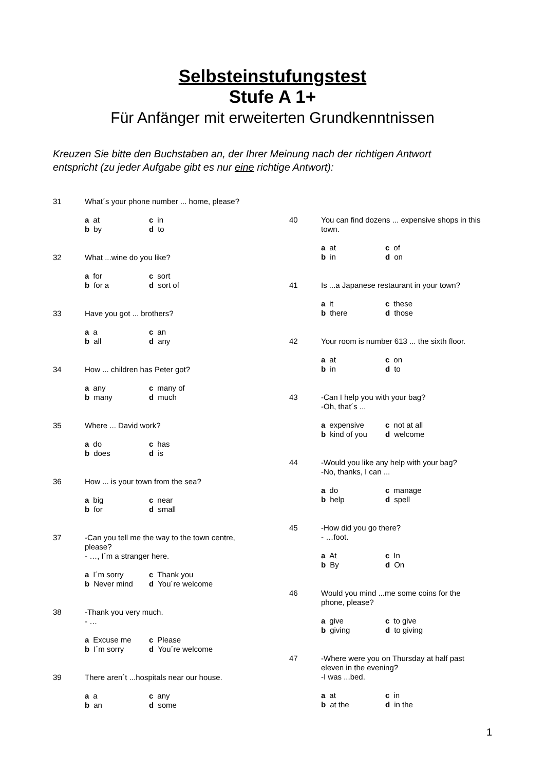Selbsteinstufungstest
Stufe A 1+
Für Anfänger mit erweiterten Grundkenntnissen
Kreuzen Sie bitte den Buchstaben an, der Ihrer Meinung nach der richtigen Antwort entspricht (zu jeder Aufgabe gibt es nur eine richtige Antwort):
31 What´s your phone number ... home, please?
a at c in b by d to
32 What ...wine do you like?
a for c sort b for a d sort of
33 Have you got ... brothers?
a a c an b all d any
34 How ... children has Peter got?
a any c many of b many d much
35 Where ... David work?
a do c has b does d is
36 How ... is your town from the sea?
a big c near b for d small
37 -Can you tell me the way to the town centre, please?
- …, I´m a stranger here.
a I´m sorry c Thank you b Never mind d You´re welcome
38 -Thank you very much.
- …
a Excuse me c Please b I´m sorry d You´re welcome
39 There aren´t ...hospitals near our house.
a a c any b an d some
40 You can find dozens ... expensive shops in this town.
a at c of b in d on
41 Is ...a Japanese restaurant in your town?
a it c these b there d those
42 Your room is number 613 ... the sixth floor.
a at c on b in d to
43 -Can I help you with your bag?
-Oh, that´s ...
a expensive c not at all b kind of you d welcome
44 -Would you like any help with your bag?
-No, thanks, I can ...
a do c manage b help d spell
45 -How did you go there?
- …foot.
a At c In b By d On
46 Would you mind ...me some coins for the phone, please?
a give c to give b giving d to giving
47 -Where were you on Thursday at half past eleven in the evening?
-I was ...bed.
a at c in b at the d in the
1